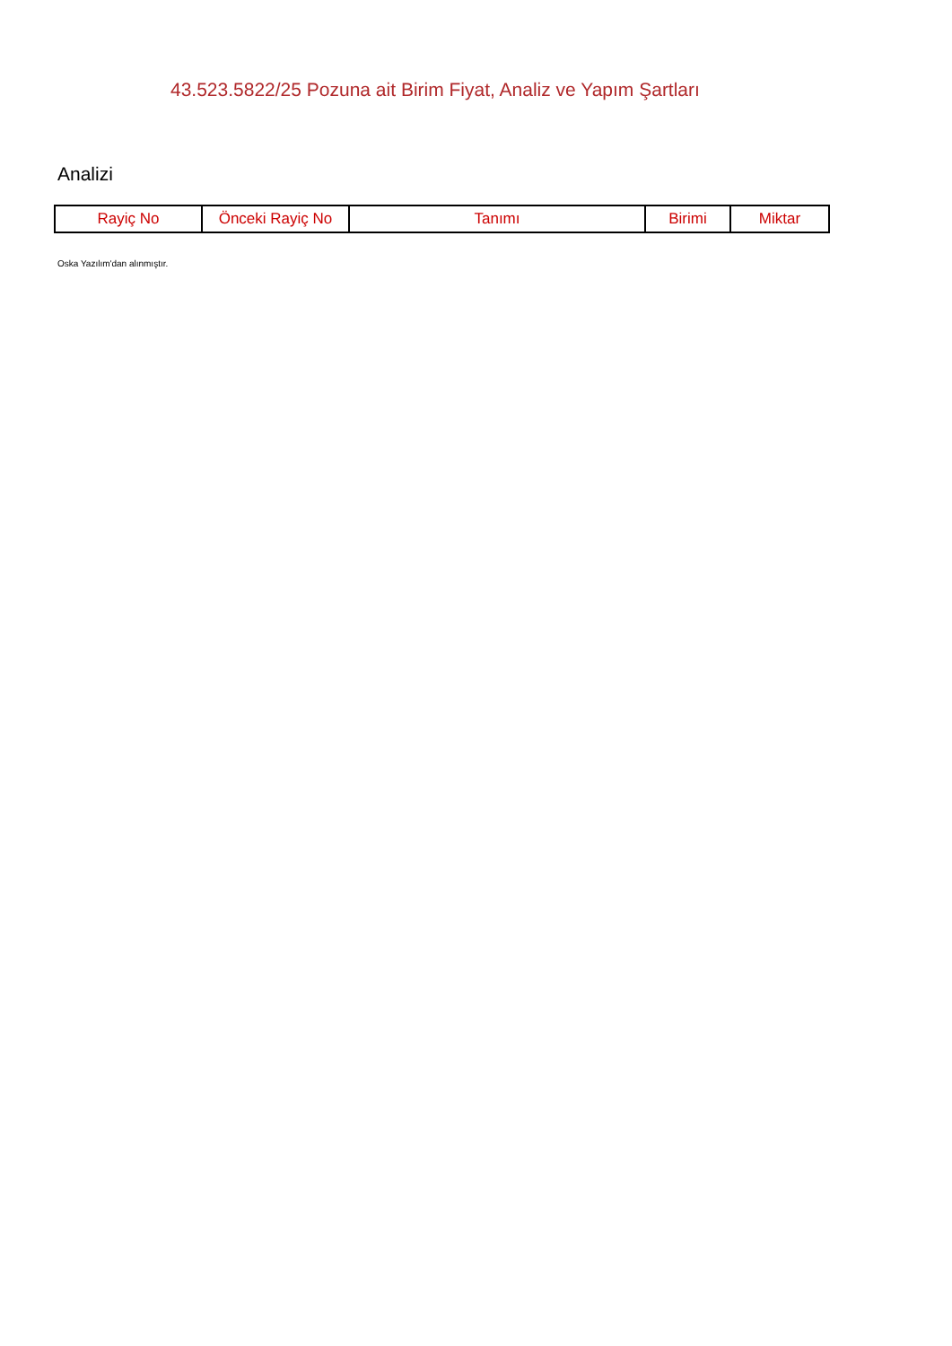43.523.5822/25 Pozuna ait Birim Fiyat, Analiz ve Yapım Şartları
Analizi
| Rayiç No | Önceki Rayiç No | Tanımı | Birimi | Miktar |
| --- | --- | --- | --- | --- |
Oska Yazılım'dan alınmıştır.